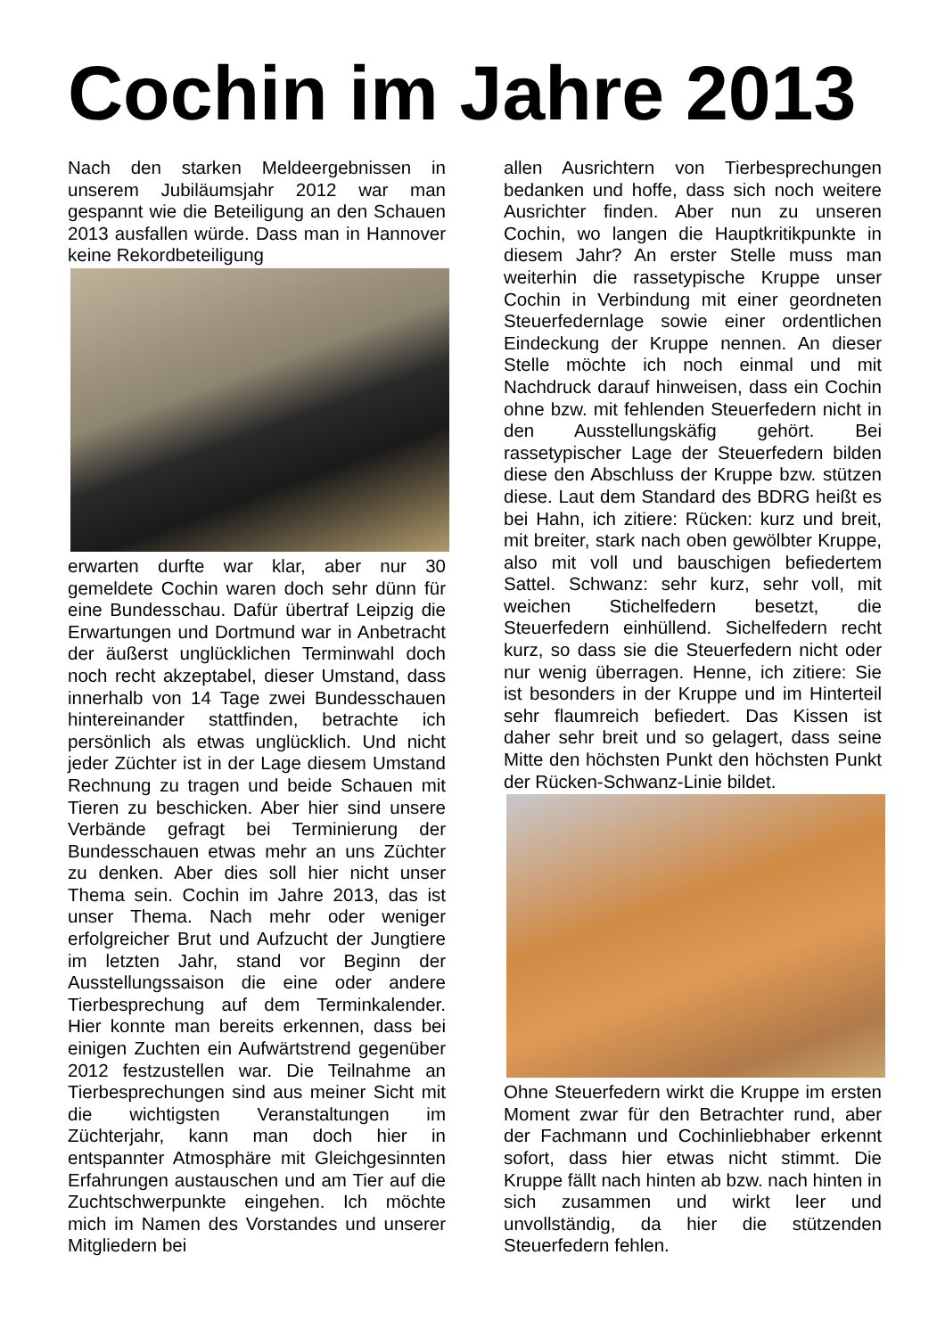Cochin im Jahre 2013
Nach den starken Meldeergebnissen in unserem Jubiläumsjahr 2012 war man gespannt wie die Beteiligung an den Schauen 2013 ausfallen würde. Dass man in Hannover keine Rekordbeteiligung
erwarten durfte war klar, aber nur 30 gemeldete Cochin waren doch sehr dünn für eine Bundesschau. Dafür übertraf Leipzig die Erwartungen und Dortmund war in Anbetracht der äußerst unglücklichen Terminwahl doch noch recht akzeptabel, dieser Umstand, dass innerhalb von 14 Tage zwei Bundesschauen hintereinander stattfinden, betrachte ich persönlich als etwas unglücklich. Und nicht jeder Züchter ist in der Lage diesem Umstand Rechnung zu tragen und beide Schauen mit Tieren zu beschicken. Aber hier sind unsere Verbände gefragt bei Terminierung der Bundesschauen etwas mehr an uns Züchter zu denken. Aber dies soll hier nicht unser Thema sein. Cochin im Jahre 2013, das ist unser Thema. Nach mehr oder weniger erfolgreicher Brut und Aufzucht der Jungtiere im letzten Jahr, stand vor Beginn der Ausstellungssaison die eine oder andere Tierbesprechung auf dem Terminkalender. Hier konnte man bereits erkennen, dass bei einigen Zuchten ein Aufwärtstrend gegenüber 2012 festzustellen war. Die Teilnahme an Tierbesprechungen sind aus meiner Sicht mit die wichtigsten Veranstaltungen im Züchterjahr, kann man doch hier in entspannter Atmosphäre mit Gleichgesinnten Erfahrungen austauschen und am Tier auf die Zuchtschwerpunkte eingehen. Ich möchte mich im Namen des Vorstandes und unserer Mitgliedern bei
allen Ausrichtern von Tierbesprechungen bedanken und hoffe, dass sich noch weitere Ausrichter finden. Aber nun zu unseren Cochin, wo langen die Hauptkritikpunkte in diesem Jahr? An erster Stelle muss man weiterhin die rassetypische Kruppe unser Cochin in Verbindung mit einer geordneten Steuerfedernlage sowie einer ordentlichen Eindeckung der Kruppe nennen. An dieser Stelle möchte ich noch einmal und mit Nachdruck darauf hinweisen, dass ein Cochin ohne bzw. mit fehlenden Steuerfedern nicht in den Ausstellungskäfig gehört. Bei rassetypischer Lage der Steuerfedern bilden diese den Abschluss der Kruppe bzw. stützen diese. Laut dem Standard des BDRG heißt es bei Hahn, ich zitiere: Rücken: kurz und breit, mit breiter, stark nach oben gewölbter Kruppe, also mit voll und bauschigen befiedertem Sattel. Schwanz: sehr kurz, sehr voll, mit weichen Stichelfedern besetzt, die Steuerfedern einhüllend. Sichelfedern recht kurz, so dass sie die Steuerfedern nicht oder nur wenig überragen. Henne, ich zitiere: Sie ist besonders in der Kruppe und im Hinterteil sehr flaumreich befiedert. Das Kissen ist daher sehr breit und so gelagert, dass seine Mitte den höchsten Punkt den höchsten Punkt der Rücken-Schwanz-Linie bildet.
Ohne Steuerfedern wirkt die Kruppe im ersten Moment zwar für den Betrachter rund, aber der Fachmann und Cochinliebhaber erkennt sofort, dass hier etwas nicht stimmt. Die Kruppe fällt nach hinten ab bzw. nach hinten in sich zusammen und wirkt leer und unvollständig, da hier die stützenden Steuerfedern fehlen.